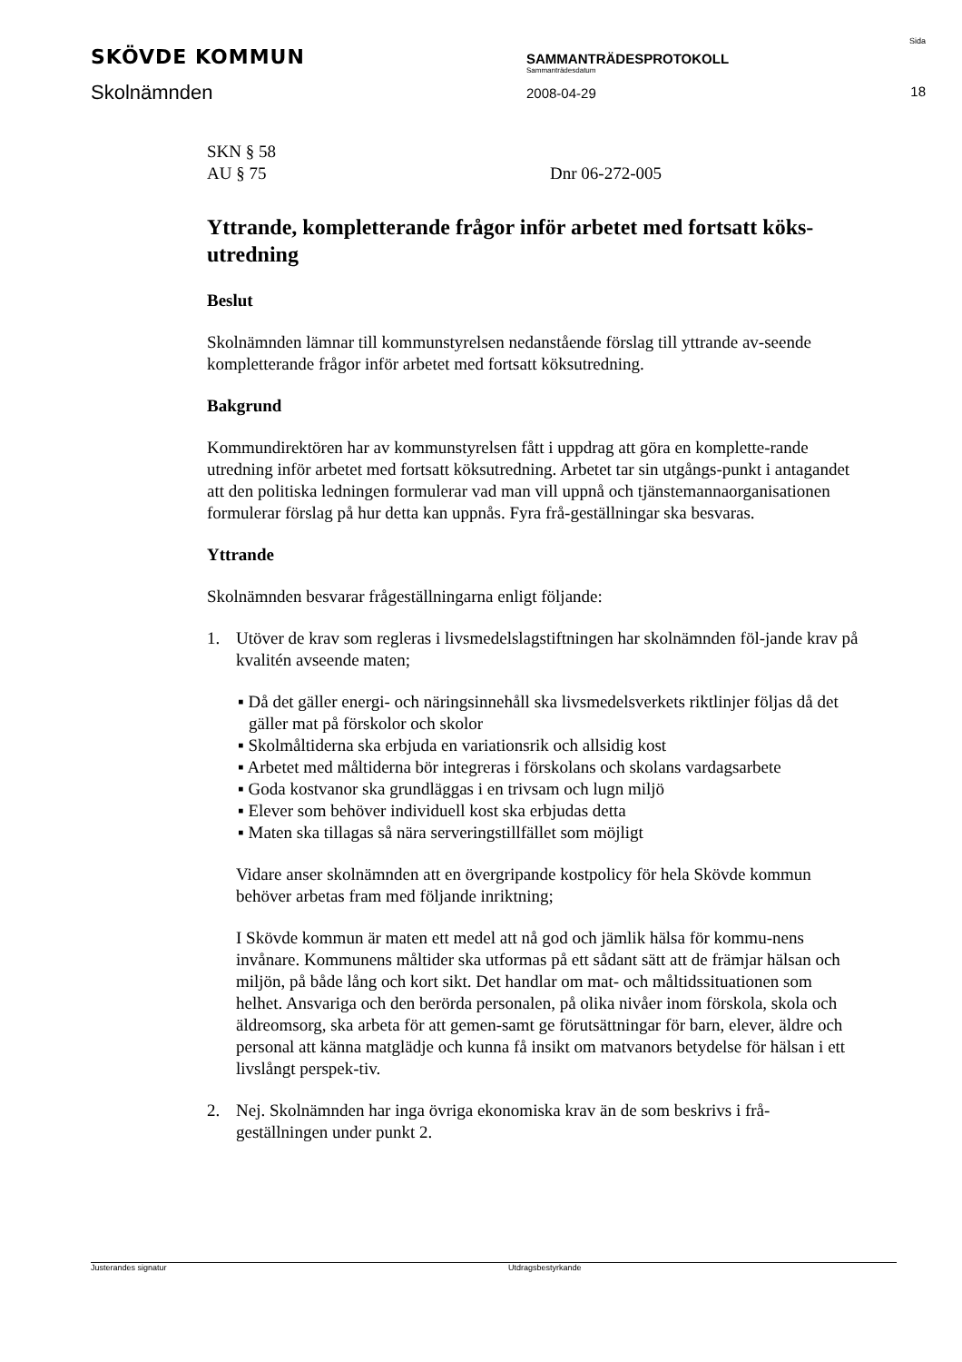SKÖVDE KOMMUN
Skolnämnden
SAMMANTRÄDESPROTOKOLL
Sammanträdesdatum
2008-04-29
Sida
18
SKN § 58
AU § 75
Dnr 06-272-005
Yttrande, kompletterande frågor inför arbetet med fortsatt köks-utredning
Beslut
Skolnämnden lämnar till kommunstyrelsen nedanstående förslag till yttrande av-seende kompletterande frågor inför arbetet med fortsatt köksutredning.
Bakgrund
Kommundirektören har av kommunstyrelsen fått i uppdrag att göra en komplette-rande utredning inför arbetet med fortsatt köksutredning. Arbetet tar sin utgångs-punkt i antagandet att den politiska ledningen formulerar vad man vill uppnå och tjänstemannaorganisationen formulerar förslag på hur detta kan uppnås. Fyra frå-geställningar ska besvaras.
Yttrande
Skolnämnden besvarar frågeställningarna enligt följande:
1. Utöver de krav som regleras i livsmedelslagstiftningen har skolnämnden föl-jande krav på kvalitén avseende maten;
▪ Då det gäller energi- och näringsinnehåll ska livsmedelsverkets riktlinjer följas då det gäller mat på förskolor och skolor
▪ Skolmåltiderna ska erbjuda en variationsrik och allsidig kost
▪ Arbetet med måltiderna bör integreras i förskolans och skolans vardagsarbete
▪ Goda kostvanor ska grundläggas i en trivsam och lugn miljö
▪ Elever som behöver individuell kost ska erbjudas detta
▪ Maten ska tillagas så nära serveringstillfället som möjligt
Vidare anser skolnämnden att en övergripande kostpolicy för hela Skövde kommun behöver arbetas fram med följande inriktning;
I Skövde kommun är maten ett medel att nå god och jämlik hälsa för kommu-nens invånare. Kommunens måltider ska utformas på ett sådant sätt att de främjar hälsan och miljön, på både lång och kort sikt. Det handlar om mat- och måltidssituationen som helhet. Ansvariga och den berörda personalen, på olika nivåer inom förskola, skola och äldreomsorg, ska arbeta för att gemen-samt ge förutsättningar för barn, elever, äldre och personal att känna matglädje och kunna få insikt om matvanors betydelse för hälsan i ett livslångt perspek-tiv.
2. Nej. Skolnämnden har inga övriga ekonomiska krav än de som beskrivs i frå-geställningen under punkt 2.
Justerandes signatur Utdragsbestyrkande